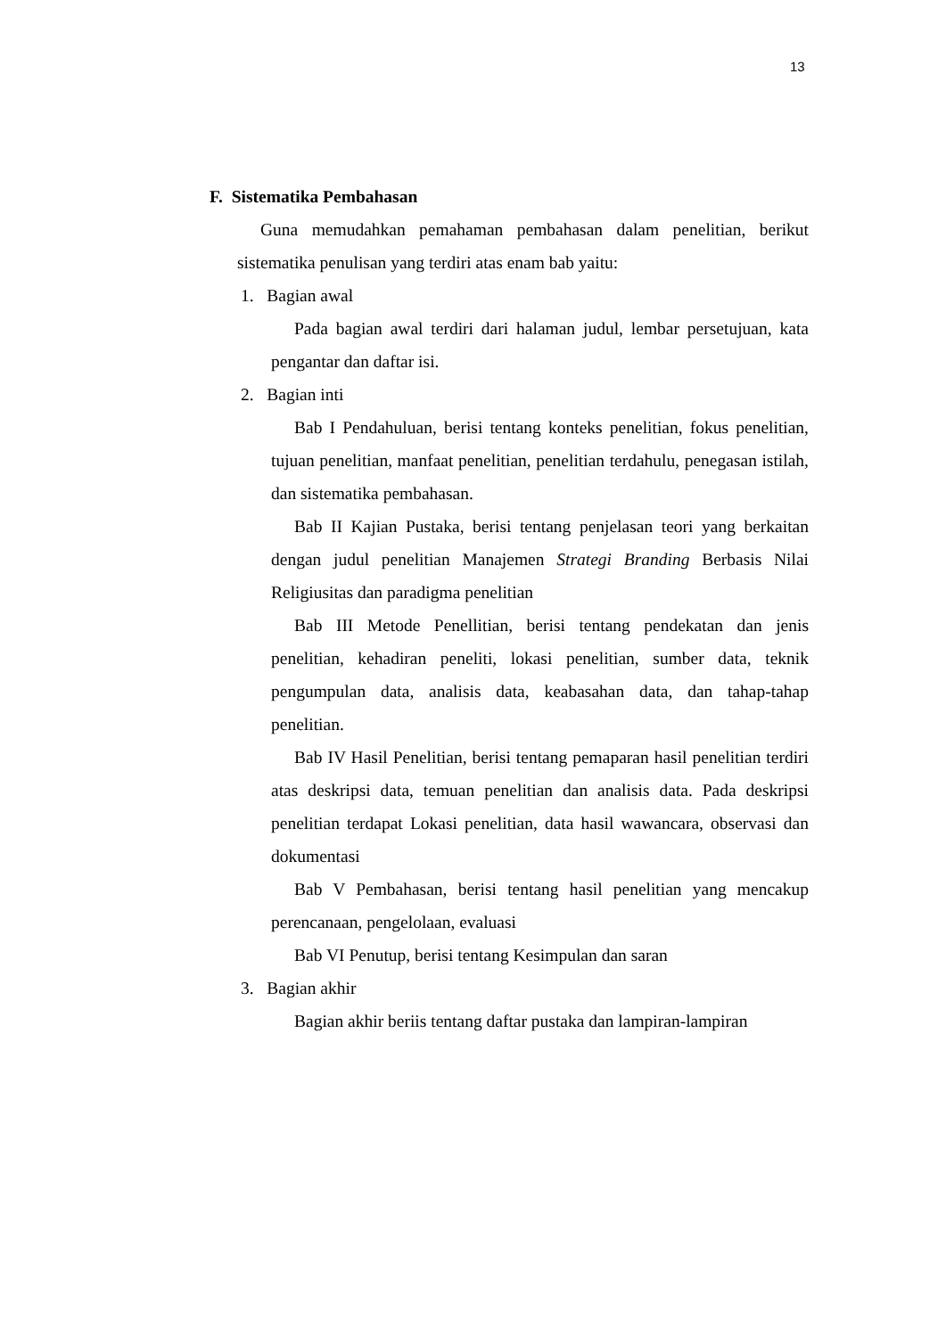13
F. Sistematika Pembahasan
Guna memudahkan pemahaman pembahasan dalam penelitian, berikut sistematika penulisan yang terdiri atas enam bab yaitu:
1. Bagian awal
Pada bagian awal terdiri dari halaman judul, lembar persetujuan, kata pengantar dan daftar isi.
2. Bagian inti
Bab I Pendahuluan, berisi tentang konteks penelitian, fokus penelitian, tujuan penelitian, manfaat penelitian, penelitian terdahulu, penegasan istilah, dan sistematika pembahasan.
Bab II Kajian Pustaka, berisi tentang penjelasan teori yang berkaitan dengan judul penelitian Manajemen Strategi Branding Berbasis Nilai Religiusitas dan paradigma penelitian
Bab III Metode Penellitian, berisi tentang pendekatan dan jenis penelitian, kehadiran peneliti, lokasi penelitian, sumber data, teknik pengumpulan data, analisis data, keabasahan data, dan tahap-tahap penelitian.
Bab IV Hasil Penelitian, berisi tentang pemaparan hasil penelitian terdiri atas deskripsi data, temuan penelitian dan analisis data. Pada deskripsi penelitian terdapat Lokasi penelitian, data hasil wawancara, observasi dan dokumentasi
Bab V Pembahasan, berisi tentang hasil penelitian yang mencakup perencanaan, pengelolaan, evaluasi
Bab VI Penutup, berisi tentang Kesimpulan dan saran
3. Bagian akhir
Bagian akhir beriis tentang daftar pustaka dan lampiran-lampiran